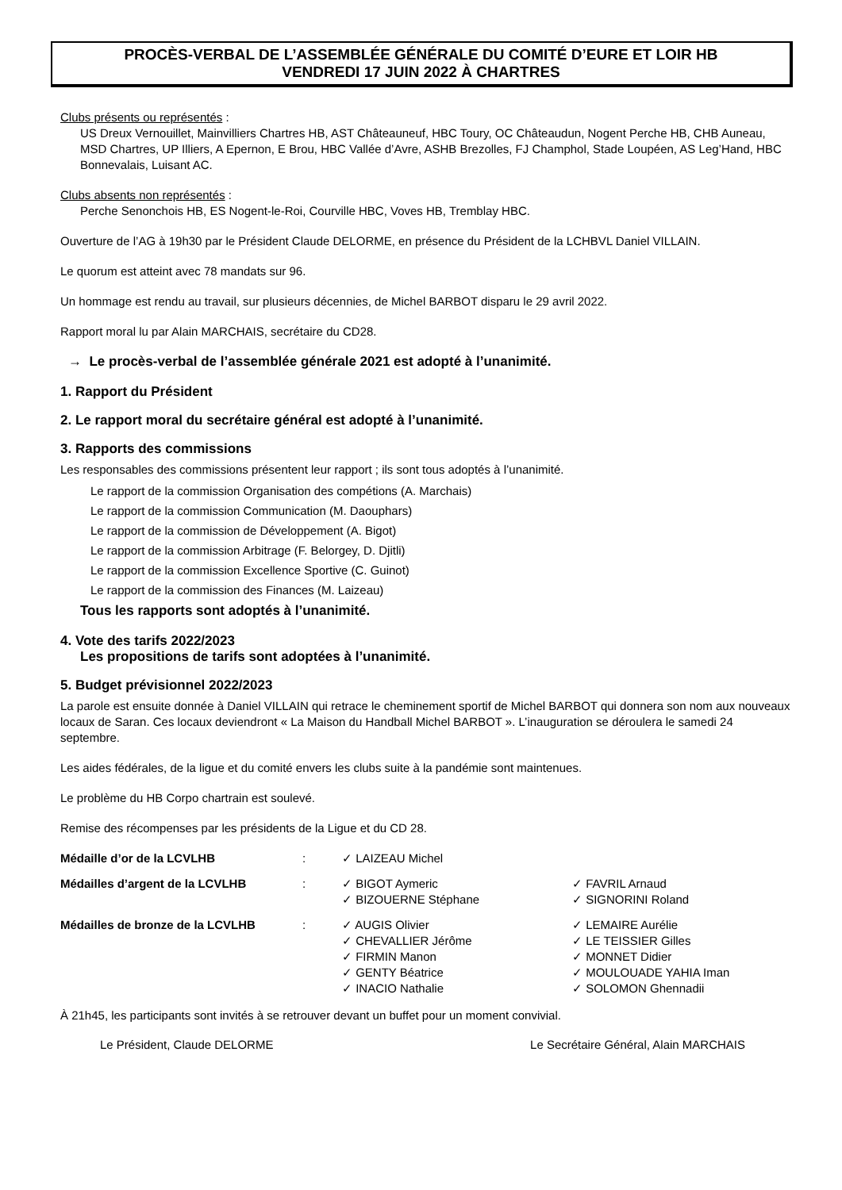PROCÈS-VERBAL DE L’ASSEMBLÉE GÉNÉRALE DU COMITÉ D’EURE ET LOIR HB
VENDREDI 17 JUIN 2022 À CHARTRES
Clubs présents ou représentés :
US Dreux Vernouillet, Mainvilliers Chartres HB, AST Châteauneuf, HBC Toury, OC Châteaudun, Nogent Perche HB, CHB Auneau, MSD Chartres, UP Illiers, A Epernon, E Brou, HBC Vallée d’Avre, ASHB Brezolles, FJ Champhol, Stade Loupéen, AS Leg’Hand, HBC Bonnevalais, Luisant AC.
Clubs absents non représentés :
Perche Senonchois HB, ES Nogent-le-Roi, Courville HBC, Voves HB, Tremblay HBC.
Ouverture de l’AG à 19h30 par le Président Claude DELORME, en présence du Président de la LCHBVL Daniel VILLAIN.
Le quorum est atteint avec 78 mandats sur 96.
Un hommage est rendu au travail, sur plusieurs décennies, de Michel BARBOT disparu le 29 avril 2022.
Rapport moral lu par Alain MARCHAIS, secrétaire du CD28.
→ Le procès-verbal de l’assemblée générale 2021 est adopté à l’unanimité.
1. Rapport du Président
2. Le rapport moral du secrétaire général est adopté à l’unanimité.
3. Rapports des commissions
Les responsables des commissions présentent leur rapport ; ils sont tous adoptés à l’unanimité.
Le rapport de la commission Organisation des compétions (A. Marchais)
Le rapport de la commission Communication (M. Daouphars)
Le rapport de la commission de Développement (A. Bigot)
Le rapport de la commission Arbitrage (F. Belorgey, D. Djitli)
Le rapport de la commission Excellence Sportive (C. Guinot)
Le rapport de la commission des Finances (M. Laizeau)
Tous les rapports sont adoptés à l’unanimité.
4. Vote des tarifs 2022/2023
Les propositions de tarifs sont adoptées à l’unanimité.
5. Budget prévisionnel 2022/2023
La parole est ensuite donnée à Daniel VILLAIN qui retrace le cheminement sportif de Michel BARBOT qui donnera son nom aux nouveaux locaux de Saran. Ces locaux deviendront « La Maison du Handball Michel BARBOT ». L’inauguration se déroulera le samedi 24 septembre.
Les aides fédérales, de la ligue et du comité envers les clubs suite à la pandémie sont maintenues.
Le problème du HB Corpo chartrain est soulevé.
Remise des récompenses par les présidents de la Ligue et du CD 28.
| Médaille d’or de la LCVLHB | : | ✓ LAIZEAU Michel | |
| Médailles d’argent de la LCVLHB | : | ✓ BIGOT Aymeric ✓ BIZOUERNE Stéphane | ✓ FAVRIL Arnaud ✓ SIGNORINI Roland |
| Médailles de bronze de la LCVLHB | : | ✓ AUGIS Olivier ✓ CHEVALLIER Jérôme ✓ FIRMIN Manon ✓ GENTY Béatrice ✓ INACIO Nathalie | ✓ LEMAIRE Aurélie ✓ LE TEISSIER Gilles ✓ MONNET Didier ✓ MOULOUADE YAHIA Iman ✓ SOLOMON Ghennadii |
À 21h45, les participants sont invités à se retrouver devant un buffet pour un moment convivial.
Le Président, Claude DELORME Le Secrétaire Général, Alain MARCHAIS